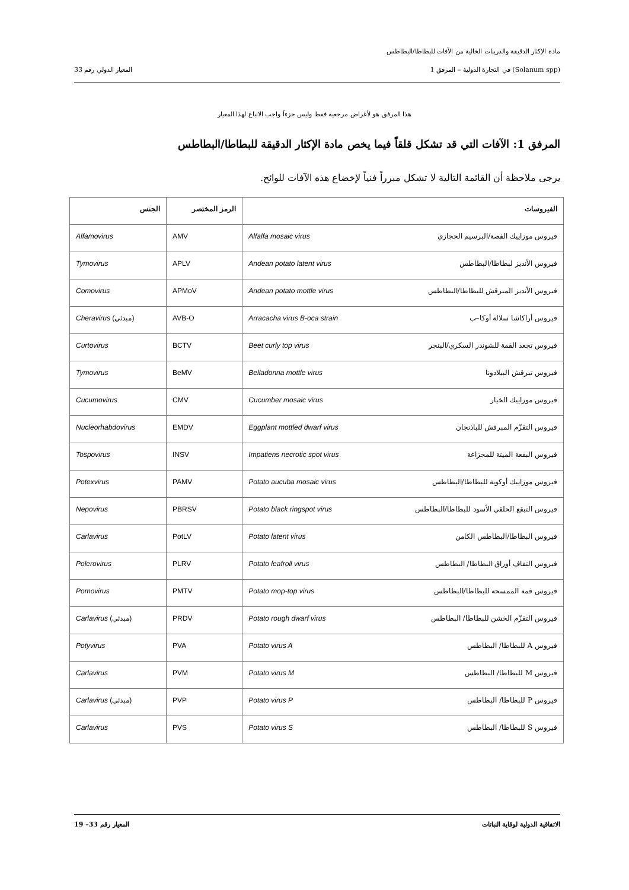مادة الإكثار الدقيقة والدرينات الخالية من الآفات للبطاطا/البطاطس
(Solanum spp) في التجارة الدولية – المرفق 1 المعيار الدولي رقم 33
هذا المرفق هو لأغراض مرجعية فقط وليس جزءاً واجب الاتباع لهذا المعيار
المرفق 1: الآفات التي قد تشكل قلقاً فيما يخص مادة الإكثار الدقيقة للبطاطا/البطاطس
يرجى ملاحظة أن القائمة التالية لا تشكل مبرراً فنياً لإخضاع هذه الآفات للوائح.
| الفيروسات | الرمز المختصر | الجنس |
| --- | --- | --- |
| فيروس موزاييك الفصة/البرسيم الحجازي Alfalfa mosaic virus | AMV | Alfamovirus |
| فيروس الأنديز لبطاطا/البطاطس Andean potato latent virus | APLV | Tymovirus |
| فيروس الأنديز المبرقش للبطاطا/البطاطس Andean potato mottle virus | APMoV | Comovirus |
| فيروس أراكاشا سلالة أوكا–ب Arracacha virus B-oca strain | AVB-O | Cheravirus (مبدئي) |
| فيروس تجعد القمة للشوندر السكري/البنجر Beet curly top virus | BCTV | Curtovirus |
| فيروس تبرقش البيلادونا Belladonna mottle virus | BeMV | Tymovirus |
| فيروس موزاييك الخيار Cucumber mosaic virus | CMV | Cucumovirus |
| فيروس التقزّم المبرقش للباذنجان Eggplant mottled dwarf virus | EMDV | Nucleorhabdovirus |
| فيروس البقعة الميتة للمجزاعة Impatiens necrotic spot virus | INSV | Tospovirus |
| فيروس موزاييك أوكوبة للبطاطا/البطاطس Potato aucuba mosaic virus | PAMV | Potexvirus |
| فيروس التبقع الحلقي الأسود للبطاطا/البطاطس Potato black ringspot virus | PBRSV | Nepovirus |
| فيروس البطاطا/البطاطس الكامن Potato latent virus | PotLV | Carlavirus |
| فيروس التفاف أوراق البطاطا/ البطاطس Potato leafroll virus | PLRV | Polerovirus |
| فيروس قمة الممسحة للبطاطا/البطاطس Potato mop-top virus | PMTV | Pomovirus |
| فيروس التقزّم الخشن للبطاطا/ البطاطس Potato rough dwarf virus | PRDV | Carlavirus (مبدئي) |
| فيروس A للبطاطا/ البطاطس Potato virus A | PVA | Potyvirus |
| فيروس M للبطاطا/ البطاطس Potato virus M | PVM | Carlavirus |
| فيروس P للبطاطا/ البطاطس Potato virus P | PVP | Carlavirus (مبدئي) |
| فيروس S للبطاطا/ البطاطس Potato virus S | PVS | Carlavirus |
الاتفاقية الدولية لوقاية النباتات المعيار رقم 33– 19